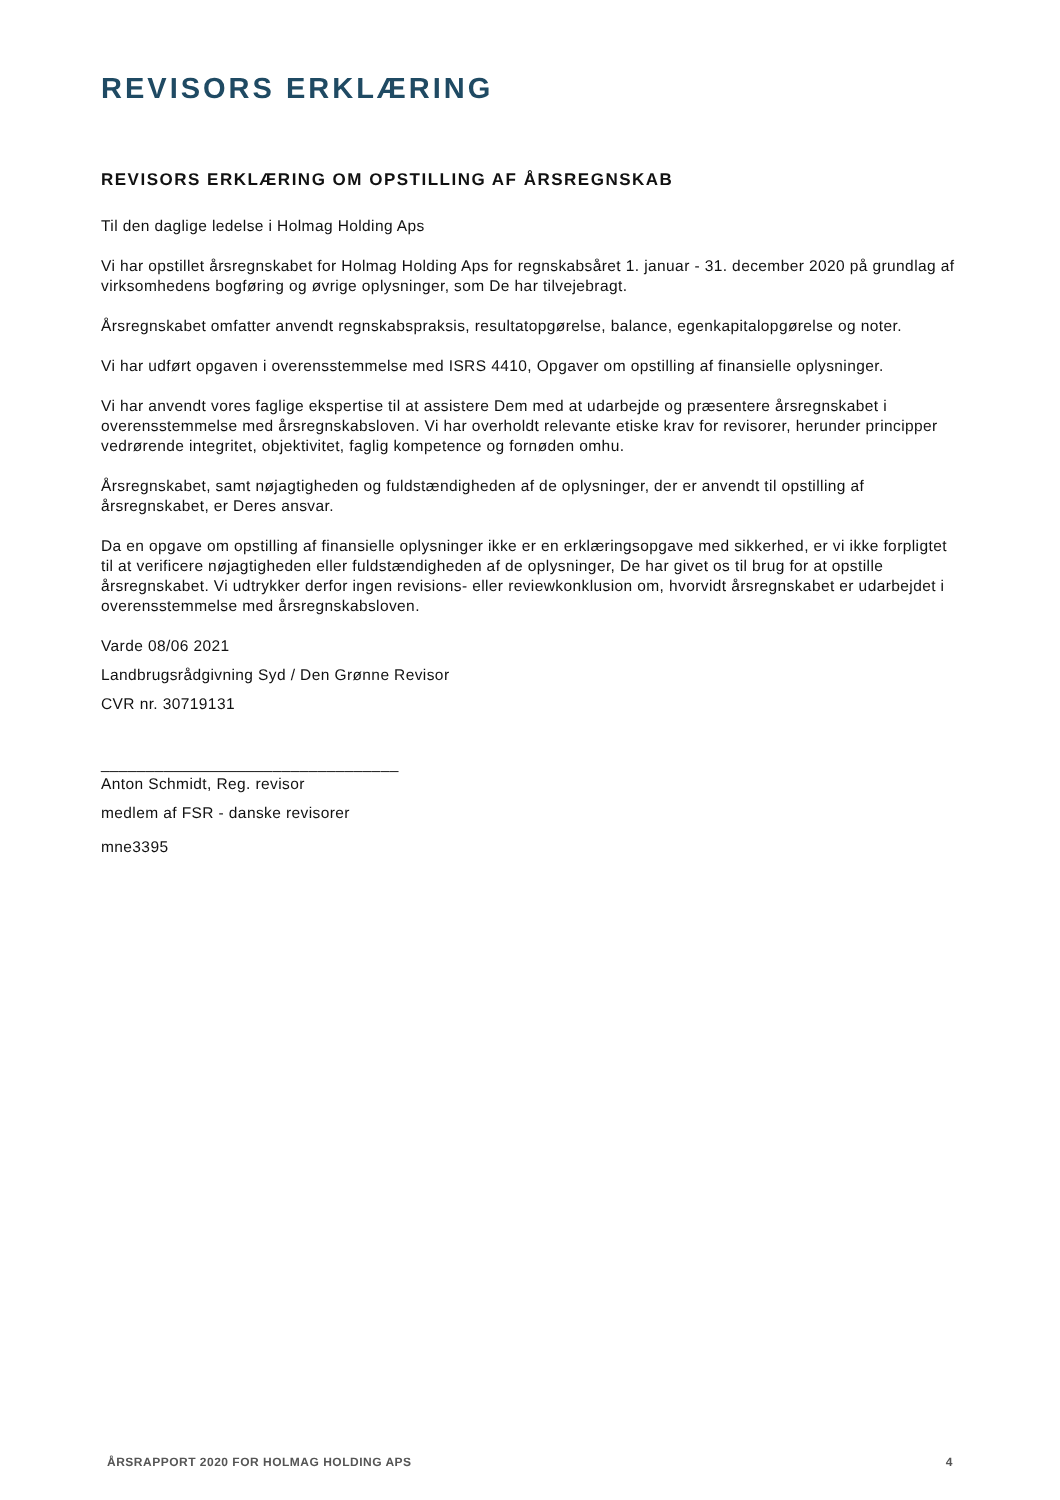REVISORS ERKLÆRING
REVISORS ERKLÆRING OM OPSTILLING AF ÅRSREGNSKAB
Til den daglige ledelse i Holmag Holding Aps
Vi har opstillet årsregnskabet for Holmag Holding Aps for regnskabsåret 1. januar - 31. december 2020 på grundlag af virksomhedens bogføring og øvrige oplysninger, som De har tilvejebragt.
Årsregnskabet omfatter anvendt regnskabspraksis, resultatopgørelse, balance, egenkapitalopgørelse og noter.
Vi har udført opgaven i overensstemmelse med ISRS 4410, Opgaver om opstilling af finansielle oplysninger.
Vi har anvendt vores faglige ekspertise til at assistere Dem med at udarbejde og præsentere årsregnskabet i overensstemmelse med årsregnskabsloven. Vi har overholdt relevante etiske krav for revisorer, herunder principper vedrørende integritet, objektivitet, faglig kompetence og fornøden omhu.
Årsregnskabet, samt nøjagtigheden og fuldstændigheden af de oplysninger, der er anvendt til opstilling af årsregnskabet, er Deres ansvar.
Da en opgave om opstilling af finansielle oplysninger ikke er en erklæringsopgave med sikkerhed, er vi ikke forpligtet til at verificere nøjagtigheden eller fuldstændigheden af de oplysninger, De har givet os til brug for at opstille årsregnskabet. Vi udtrykker derfor ingen revisions- eller reviewkonklusion om, hvorvidt årsregnskabet er udarbejdet i overensstemmelse med årsregnskabsloven.
Varde 08/06 2021
Landbrugsrådgivning Syd / Den Grønne Revisor
CVR nr. 30719131
_________________________________
Anton Schmidt, Reg. revisor
medlem af FSR - danske revisorer
mne3395
ÅRSRAPPORT 2020 FOR HOLMAG HOLDING APS 4